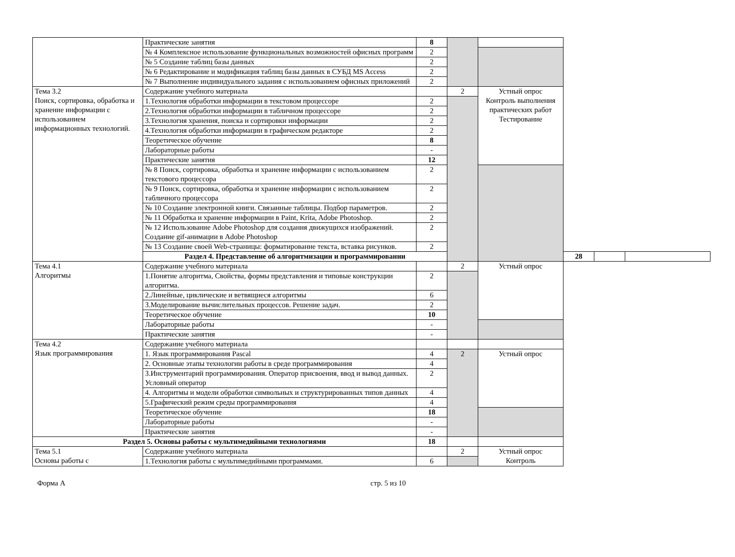| | Практические занятия | 8 | | | | | |
| | № 4 Комплексное использование функциональных возможностей офисных программ | 2 | | | | | |
| | № 5 Создание таблиц базы данных | 2 | | | | | |
| | № 6 Редактирование и модификация таблиц базы данных в СУБД MS Access | 2 | | | | | |
| | № 7 Выполнение индивидуального задания с использованием офисных приложений | 2 | | | | | |
| Тема 3.2 Поиск, сортировка, обработка и хранение информации с использованием информационных технологий. | Содержание учебного материала | | 2 | Устный опрос Контроль выполнения практических работ Тестирование | | | |
| | 1.Технология обработки информации в текстовом процессоре | 2 | | | | | |
| | 2.Технология обработки информации в табличном процессоре | 2 | | | | | |
| | 3.Технология хранения, поиска и сортировки информации | 2 | | | | | |
| | 4.Технология обработки информации в графическом редакторе | 2 | | | | | |
| | Теоретическое обучение | 8 | | | | | |
| | Лабораторные работы | - | | | | | |
| | Практические занятия | 12 | | | | | |
| | № 8 Поиск, сортировка, обработка и хранение информации с использованием текстового процессора | 2 | | | | | |
| | № 9 Поиск, сортировка, обработка и хранение информации с использованием табличного процессора | 2 | | | | | |
| | № 10 Создание электронной книги. Связанные таблицы. Подбор параметров. | 2 | | | | | |
| | № 11 Обработка и хранение информации в Paint, Krita, Adobe Photoshop. | 2 | | | | | |
| | № 12 Использование Adobe Photoshop для создания движущихся изображений. Создание gif-анимации в Adobe Photoshop | 2 | | | | | |
| | № 13 Создание своей Web-страницы: форматирование текста, вставка рисунков. | 2 | | | | | |
| | Раздел 4. Представление об алгоритмизации и программировании | | | | 28 | | |
| Тема 4.1 Алгоритмы | Содержание учебного материала | | 2 | Устный опрос | | | |
| | 1.Понятие алгоритма, Свойства, формы представления и типовые конструкции алгоритма. | 2 | | | | | |
| | 2.Линейные, циклические и ветвящиеся алгоритмы | 6 | | | | | |
| | 3.Моделирование вычислительных процессов. Решение задач. | 2 | | | | | |
| | Теоретическое обучение | 10 | | | | | |
| | Лабораторные работы | - | | | | | |
| | Практические занятия | - | | | | | |
| Тема 4.2 Язык программирования | Содержание учебного материала | | | | | | |
| | 1. Язык программирования Pascal | 4 | 2 | Устный опрос | | | |
| | 2. Основные этапы технологии работы в среде программирования | 4 | | | | | |
| | 3.Инструментарий программирования. Оператор присвоения, ввод и вывод данных. Условный оператор | 2 | | | | | |
| | 4. Алгоритмы и модели обработки символьных и структурированных типов данных | 4 | | | | | |
| | 5.Графический режим среды программирования | 4 | | | | | |
| | Теоретическое обучение | 18 | | | | | |
| | Лабораторные работы | - | | | | | |
| | Практические занятия | - | | | | | |
| Раздел 5. Основы работы с мультимедийными технологиями | | 18 | | | | | |
| Тема 5.1 Основы работы с | Содержание учебного материала | | 2 | Устный опрос Контроль | | | |
| | 1.Технология работы с мультимедийными программами. | 6 | | | | | |
Форма А стр. 5 из 10